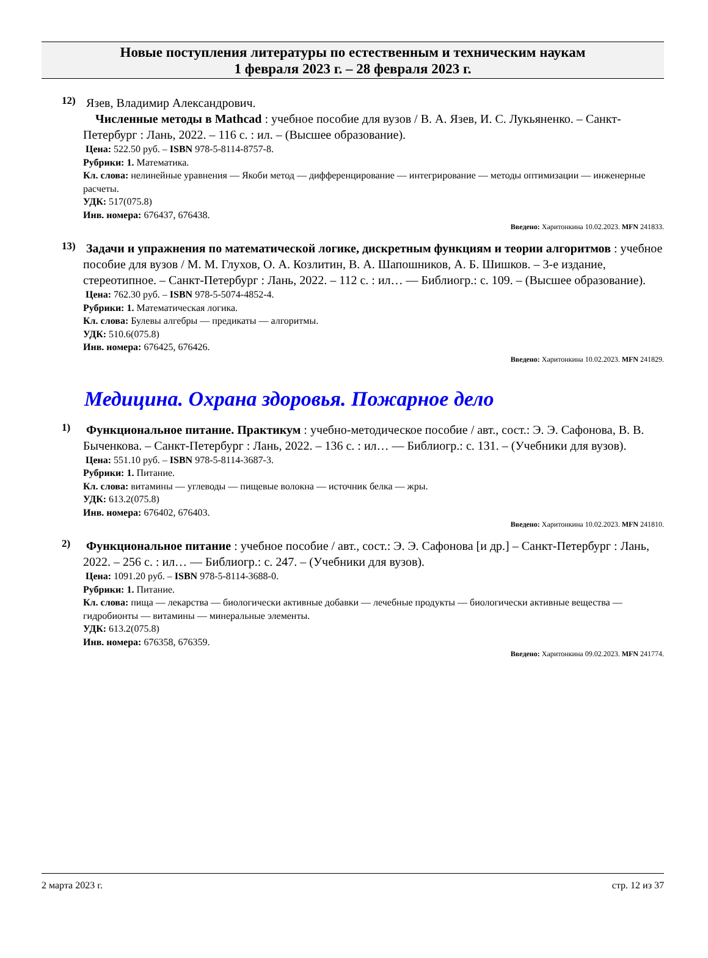Новые поступления литературы по естественным и техническим наукам
1 февраля 2023 г. – 28 февраля 2023 г.
12)
Язев, Владимир Александрович.
Численные методы в Mathcad : учебное пособие для вузов / В. А. Язев, И. С. Лукьяненко. – Санкт-Петербург : Лань, 2022. – 116 с. : ил. – (Высшее образование).
Цена: 522.50 руб. – ISBN 978-5-8114-8757-8.
Рубрики: 1. Математика.
Кл. слова: нелинейные уравнения — Якоби метод — дифференцирование — интегрирование — методы оптимизации — инженерные расчеты.
УДК: 517(075.8)
Инв. номера: 676437, 676438.
Введено: Харитонкина 10.02.2023. MFN 241833.
13)
Задачи и упражнения по математической логике, дискретным функциям и теории алгоритмов : учебное пособие для вузов / М. М. Глухов, О. А. Козлитин, В. А. Шапошников, А. Б. Шишков. – 3-е издание, стереотипное. – Санкт-Петербург : Лань, 2022. – 112 с. : ил… — Библиогр.: с. 109. – (Высшее образование).
Цена: 762.30 руб. – ISBN 978-5-5074-4852-4.
Рубрики: 1. Математическая логика.
Кл. слова: Булевы алгебры — предикаты — алгоритмы.
УДК: 510.6(075.8)
Инв. номера: 676425, 676426.
Введено: Харитонкина 10.02.2023. MFN 241829.
Медицина. Охрана здоровья. Пожарное дело
1)
Функциональное питание. Практикум : учебно-методическое пособие / авт., сост.: Э. Э. Сафонова, В. В. Быченкова. – Санкт-Петербург : Лань, 2022. – 136 с. : ил… — Библиогр.: с. 131. – (Учебники для вузов).
Цена: 551.10 руб. – ISBN 978-5-8114-3687-3.
Рубрики: 1. Питание.
Кл. слова: витамины — углеводы — пищевые волокна — источник белка — жры.
УДК: 613.2(075.8)
Инв. номера: 676402, 676403.
Введено: Харитонкина 10.02.2023. MFN 241810.
2)
Функциональное питание : учебное пособие / авт., сост.: Э. Э. Сафонова [и др.] – Санкт-Петербург : Лань, 2022. – 256 с. : ил… — Библиогр.: с. 247. – (Учебники для вузов).
Цена: 1091.20 руб. – ISBN 978-5-8114-3688-0.
Рубрики: 1. Питание.
Кл. слова: пища — лекарства — биологически активные добавки — лечебные продукты — биологически активные вещества — гидробионты — витамины — минеральные элементы.
УДК: 613.2(075.8)
Инв. номера: 676358, 676359.
Введено: Харитонкина 09.02.2023. MFN 241774.
2 марта 2023 г. стр. 12 из 37